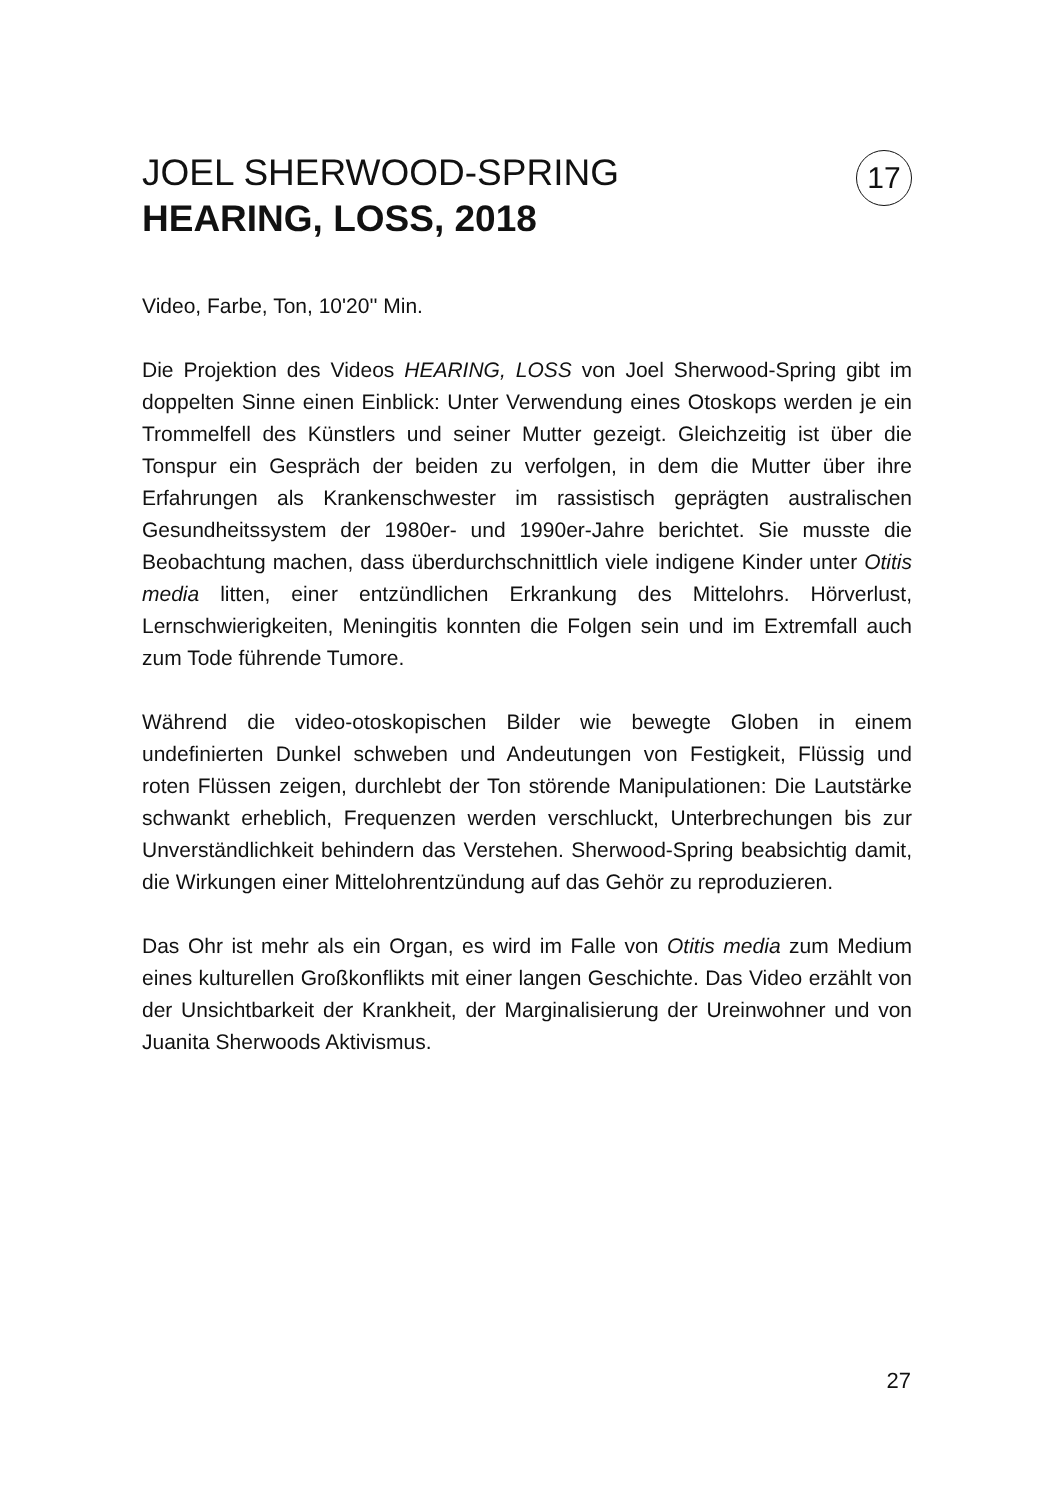JOEL SHERWOOD-SPRING
HEARING, LOSS, 2018
17
Video, Farbe, Ton, 10'20'' Min.
Die Projektion des Videos HEARING, LOSS von Joel Sherwood-Spring gibt im doppelten Sinne einen Einblick: Unter Verwendung eines Otoskops werden je ein Trommelfell des Künstlers und seiner Mutter gezeigt. Gleichzeitig ist über die Tonspur ein Gespräch der beiden zu verfolgen, in dem die Mutter über ihre Erfahrungen als Krankenschwester im rassistisch geprägten australischen Gesundheitssystem der 1980er- und 1990er-Jahre berichtet. Sie musste die Beobachtung machen, dass überdurchschnittlich viele indigene Kinder unter Otitis media litten, einer entzündlichen Erkrankung des Mittelohrs. Hörverlust, Lernschwierigkeiten, Meningitis konnten die Folgen sein und im Extremfall auch zum Tode führende Tumore.
Während die video-otoskopischen Bilder wie bewegte Globen in einem undefinierten Dunkel schweben und Andeutungen von Festigkeit, Flüssig und roten Flüssen zeigen, durchlebt der Ton störende Manipulationen: Die Lautstärke schwankt erheblich, Frequenzen werden verschluckt, Unterbrechungen bis zur Unverständlichkeit behindern das Verstehen. Sherwood-Spring beabsichtig damit, die Wirkungen einer Mittelohrentzündung auf das Gehör zu reproduzieren.
Das Ohr ist mehr als ein Organ, es wird im Falle von Otitis media zum Medium eines kulturellen Großkonflikts mit einer langen Geschichte. Das Video erzählt von der Unsichtbarkeit der Krankheit, der Marginalisierung der Ureinwohner und von Juanita Sherwoods Aktivismus.
27